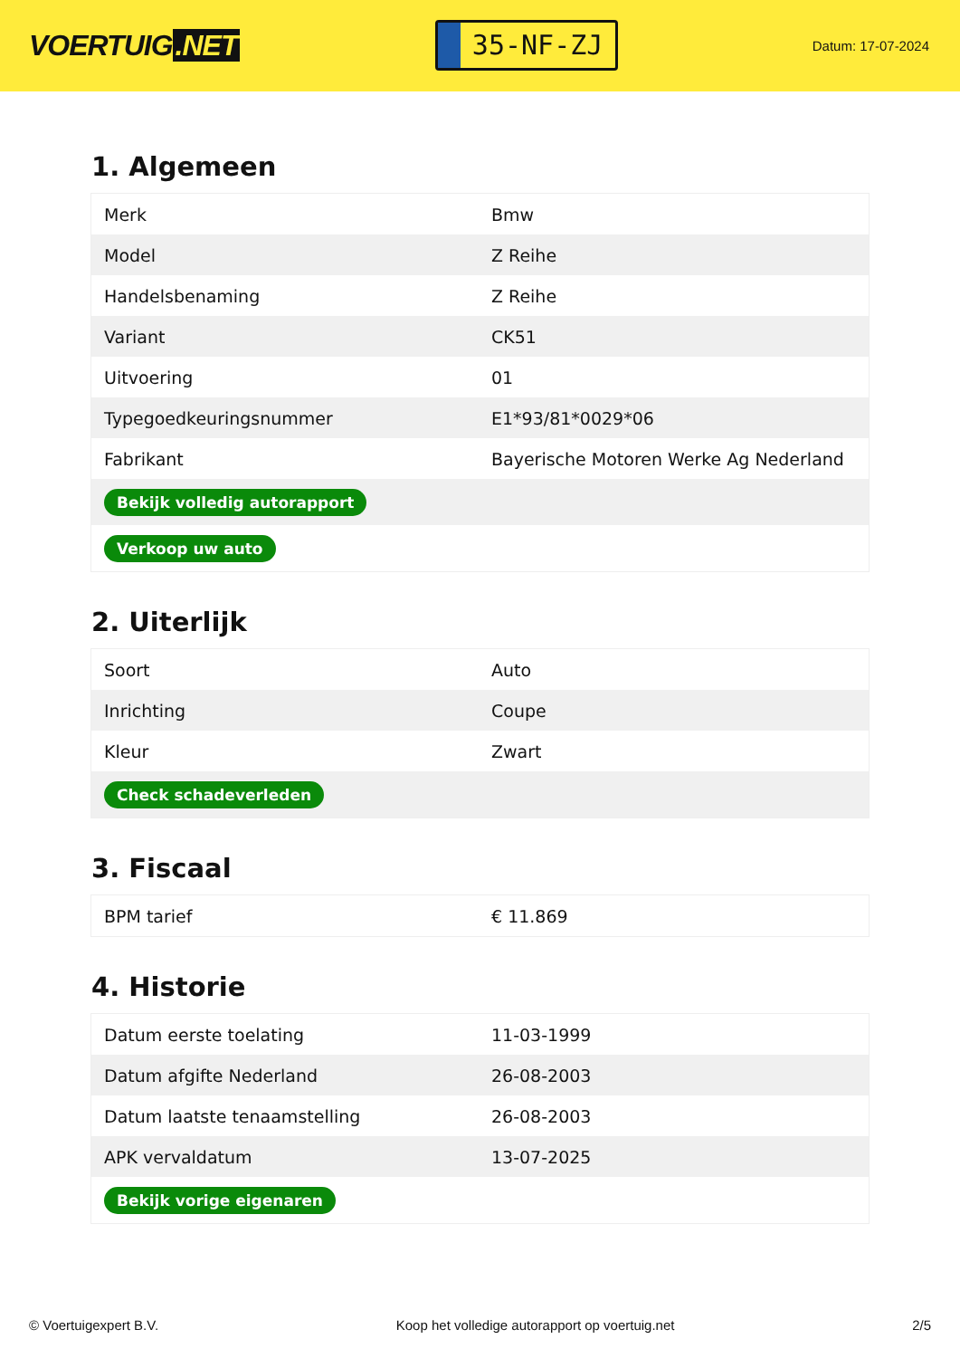VOERTUIG.NET
35-NF-ZJ
Datum: 17-07-2024
1. Algemeen
| Merk | Bmw |
| Model | Z Reihe |
| Handelsbenaming | Z Reihe |
| Variant | CK51 |
| Uitvoering | 01 |
| Typegoedkeuringsnummer | E1*93/81*0029*06 |
| Fabrikant | Bayerische Motoren Werke Ag Nederland |
| Bekijk volledig autorapport | |
| Verkoop uw auto | |
2. Uiterlijk
| Soort | Auto |
| Inrichting | Coupe |
| Kleur | Zwart |
| Check schadeverleden | |
3. Fiscaal
| BPM tarief | € 11.869 |
4. Historie
| Datum eerste toelating | 11-03-1999 |
| Datum afgifte Nederland | 26-08-2003 |
| Datum laatste tenaamstelling | 26-08-2003 |
| APK vervaldatum | 13-07-2025 |
| Bekijk vorige eigenaren | |
© Voertuigexpert B.V. Koop het volledige autorapport op voertuig.net 2/5